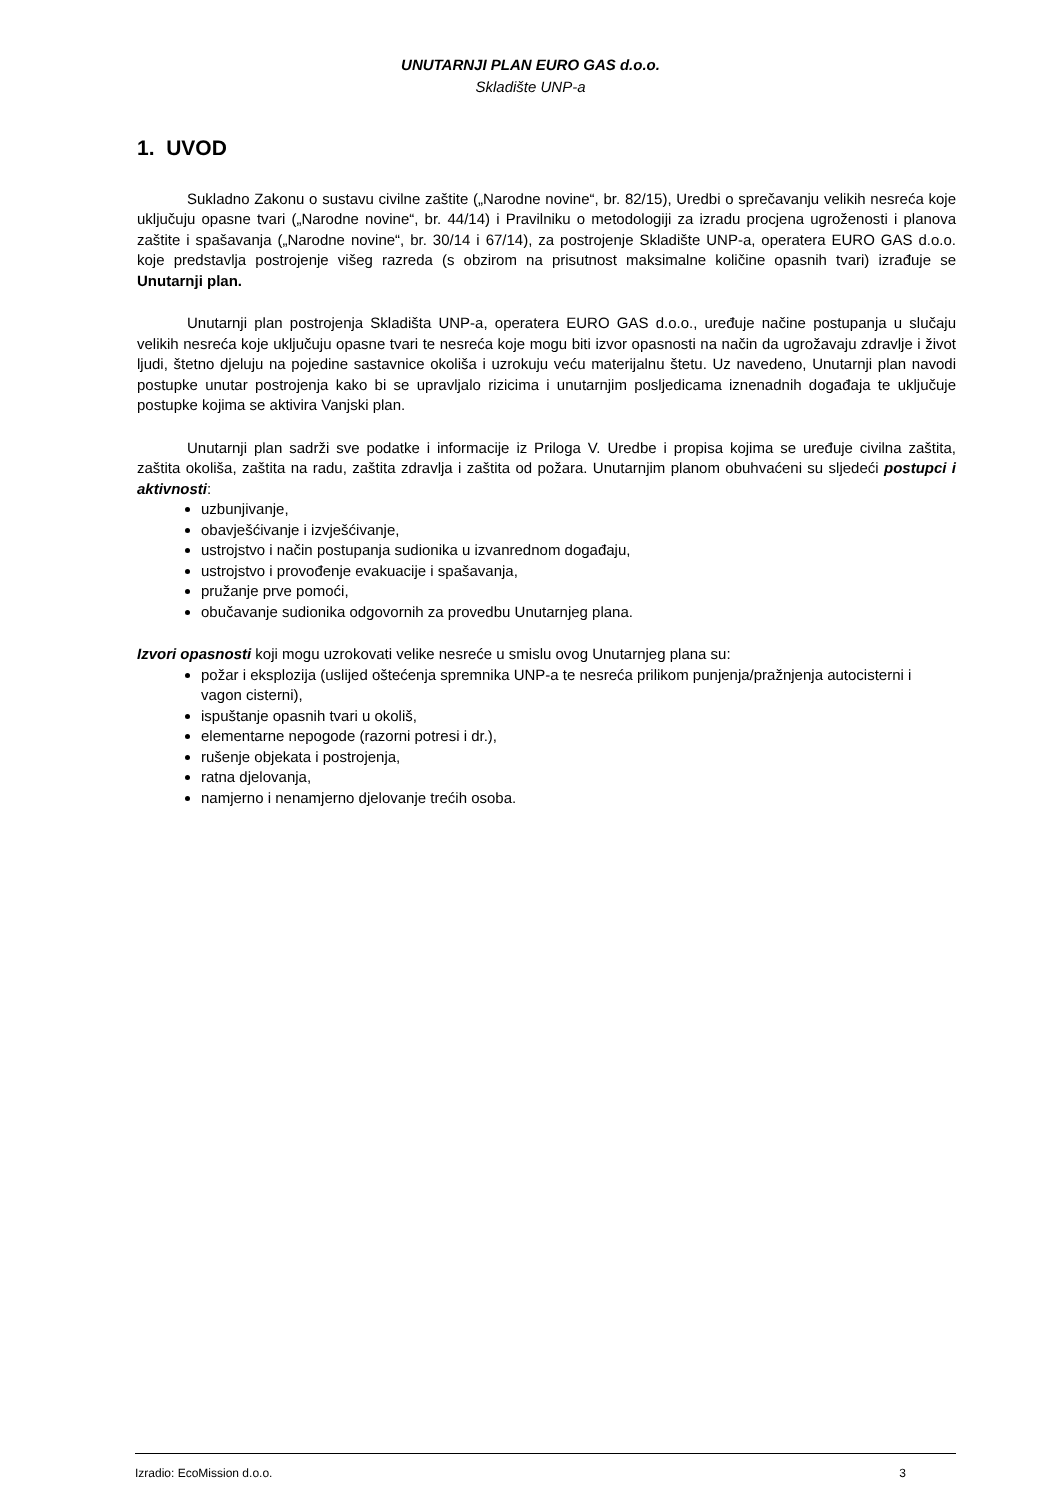UNUTARNJI PLAN EURO GAS d.o.o.
Skladište UNP-a
1. UVOD
Sukladno Zakonu o sustavu civilne zaštite („Narodne novine“, br. 82/15), Uredbi o sprečavanju velikih nesreća koje uključuju opasne tvari („Narodne novine“, br. 44/14) i Pravilniku o metodologiji za izradu procjena ugroženosti i planova zaštite i spašavanja („Narodne novine“, br. 30/14 i 67/14), za postrojenje Skladište UNP-a, operatera EURO GAS d.o.o. koje predstavlja postrojenje višeg razreda (s obzirom na prisutnost maksimalne količine opasnih tvari) izrađuje se Unutarnji plan.
Unutarnji plan postrojenja Skladišta UNP-a, operatera EURO GAS d.o.o., uređuje načine postupanja u slučaju velikih nesreća koje uključuju opasne tvari te nesreća koje mogu biti izvor opasnosti na način da ugrožavaju zdravlje i život ljudi, štetno djeluju na pojedine sastavnice okoliša i uzrokuju veću materijalnu štetu. Uz navedeno, Unutarnji plan navodi postupke unutar postrojenja kako bi se upravljalo rizicima i unutarnjim posljedicama iznenadnih događaja te uključuje postupke kojima se aktivira Vanjski plan.
Unutarnji plan sadrži sve podatke i informacije iz Priloga V. Uredbe i propisa kojima se uređuje civilna zaštita, zaštita okoliša, zaštita na radu, zaštita zdravlja i zaštita od požara. Unutarnjim planom obuhvaćeni su sljedeći postupci i aktivnosti:
uzbunjivanje,
obavješćivanje i izvješćivanje,
ustrojstvo i način postupanja sudionika u izvanrednom događaju,
ustrojstvo i provođenje evakuacije i spašavanja,
pružanje prve pomoći,
obučavanje sudionika odgovornih za provedbu Unutarnjeg plana.
Izvori opasnosti koji mogu uzrokovati velike nesreće u smislu ovog Unutarnjeg plana su:
požar i eksplozija (uslijed oštećenja spremnika UNP-a te nesreća prilikom punjenja/pražnjenja autocisterni i vagon cisterni),
ispuštanje opasnih tvari u okoliš,
elementarne nepogode (razorni potresi i dr.),
rušenje objekata i postrojenja,
ratna djelovanja,
namjerno i nenamjerno djelovanje trećih osoba.
Izradio: EcoMission d.o.o. 3